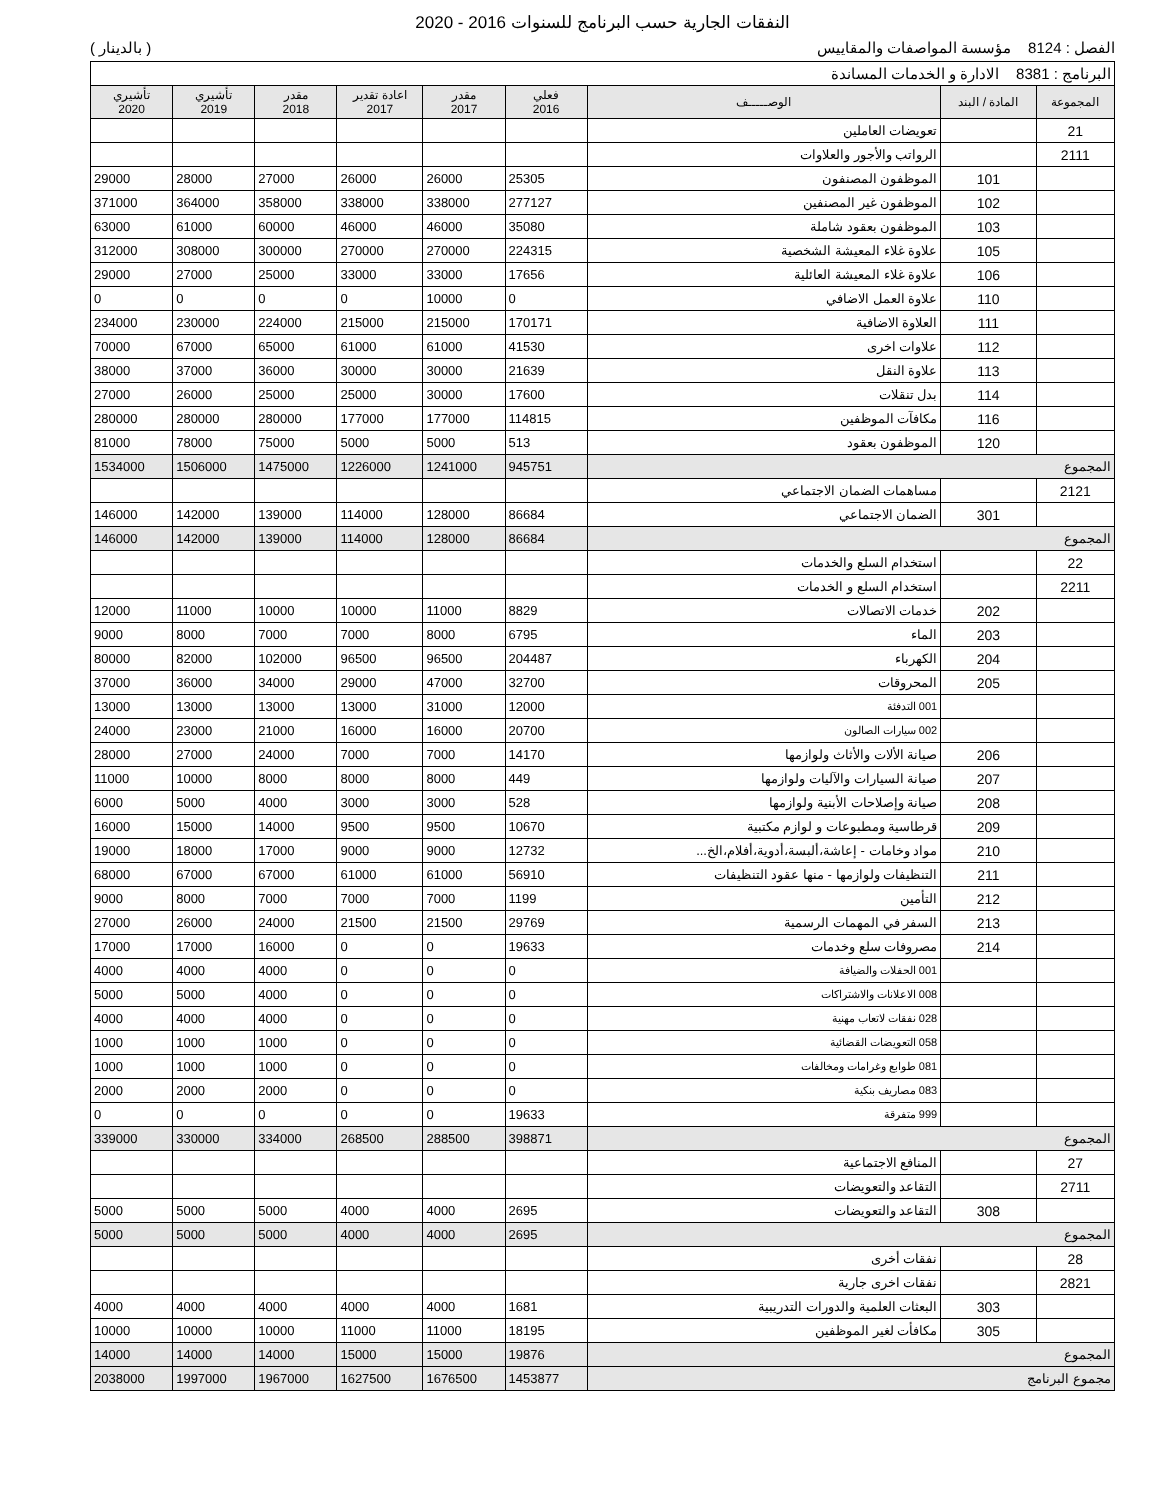النفقات الجارية حسب البرنامج للسنوات 2016 - 2020
الفصل : 8124 مؤسسة المواصفات والمقاييس ( بالدينار )
| البرنامج : 8381 الادارة و الخدمات المساندة | | | | | | | | |
| المجموعة | المادة / البند | الوصـــــف | فعلي 2016 | مقدر 2017 | اعادة تقدير 2017 | مقدر 2018 | تأشيري 2019 | تأشيري 2020 |
| 21 | | تعويضات العاملين | | | | | | |
| 2111 | | الرواتب والأجور والعلاوات | | | | | | |
| | 101 | الموظفون المصنفون | 25305 | 26000 | 26000 | 27000 | 28000 | 29000 |
| | 102 | الموظفون غير المصنفين | 277127 | 338000 | 338000 | 358000 | 364000 | 371000 |
| | 103 | الموظفون بعقود شاملة | 35080 | 46000 | 46000 | 60000 | 61000 | 63000 |
| | 105 | علاوة غلاء المعيشة الشخصية | 224315 | 270000 | 270000 | 300000 | 308000 | 312000 |
| | 106 | علاوة غلاء المعيشة العائلية | 17656 | 33000 | 33000 | 25000 | 27000 | 29000 |
| | 110 | علاوة العمل الاضافي | 0 | 10000 | 0 | 0 | 0 | 0 |
| | 111 | العلاوة الاضافية | 170171 | 215000 | 215000 | 224000 | 230000 | 234000 |
| | 112 | علاوات اخرى | 41530 | 61000 | 61000 | 65000 | 67000 | 70000 |
| | 113 | علاوة النقل | 21639 | 30000 | 30000 | 36000 | 37000 | 38000 |
| | 114 | بدل تنقلات | 17600 | 30000 | 25000 | 25000 | 26000 | 27000 |
| | 116 | مكافآت الموظفين | 114815 | 177000 | 177000 | 280000 | 280000 | 280000 |
| | 120 | الموظفون بعقود | 513 | 5000 | 5000 | 75000 | 78000 | 81000 |
| المجموع | | | 945751 | 1241000 | 1226000 | 1475000 | 1506000 | 1534000 |
| 2121 | | مساهمات الضمان الاجتماعي | | | | | | |
| | 301 | الضمان الاجتماعي | 86684 | 128000 | 114000 | 139000 | 142000 | 146000 |
| المجموع | | | 86684 | 128000 | 114000 | 139000 | 142000 | 146000 |
| 22 | | استخدام السلع والخدمات | | | | | | |
| 2211 | | استخدام السلع و الخدمات | | | | | | |
| | 202 | خدمات الاتصالات | 8829 | 11000 | 10000 | 10000 | 11000 | 12000 |
| | 203 | الماء | 6795 | 8000 | 7000 | 7000 | 8000 | 9000 |
| | 204 | الكهرباء | 204487 | 96500 | 96500 | 102000 | 82000 | 80000 |
| | 205 | المحروقات | 32700 | 47000 | 29000 | 34000 | 36000 | 37000 |
| | | 001 التدفئة | 12000 | 31000 | 13000 | 13000 | 13000 | 13000 |
| | | 002 سيارات الصالون | 20700 | 16000 | 16000 | 21000 | 23000 | 24000 |
| | 206 | صيانة الألات والأثاث ولوازمها | 14170 | 7000 | 7000 | 24000 | 27000 | 28000 |
| | 207 | صيانة السيارات والآليات ولوازمها | 449 | 8000 | 8000 | 8000 | 10000 | 11000 |
| | 208 | صيانة وإصلاحات الأبنية ولوازمها | 528 | 3000 | 3000 | 4000 | 5000 | 6000 |
| | 209 | قرطاسية ومطبوعات و لوازم مكتبية | 10670 | 9500 | 9500 | 14000 | 15000 | 16000 |
| | 210 | مواد وخامات - إعاشة،ألبسة،أدوية،أفلام،الخ... | 12732 | 9000 | 9000 | 17000 | 18000 | 19000 |
| | 211 | التنظيفات ولوازمها - منها عقود التنظيفات | 56910 | 61000 | 61000 | 67000 | 67000 | 68000 |
| | 212 | التأمين | 1199 | 7000 | 7000 | 7000 | 8000 | 9000 |
| | 213 | السفر في المهمات الرسمية | 29769 | 21500 | 21500 | 24000 | 26000 | 27000 |
| | 214 | مصروفات سلع وخدمات | 19633 | 0 | 0 | 16000 | 17000 | 17000 |
| | | 001 الحفلات والضيافة | 0 | 0 | 0 | 4000 | 4000 | 4000 |
| | | 008 الاعلانات والاشتراكات | 0 | 0 | 0 | 4000 | 5000 | 5000 |
| | | 028 نفقات لاتعاب مهنية | 0 | 0 | 0 | 4000 | 4000 | 4000 |
| | | 058 التعويضات القضائية | 0 | 0 | 0 | 1000 | 1000 | 1000 |
| | | 081 طوابع وغرامات ومخالفات | 0 | 0 | 0 | 1000 | 1000 | 1000 |
| | | 083 مصاريف بنكية | 0 | 0 | 0 | 2000 | 2000 | 2000 |
| | | 999 متفرقة | 19633 | 0 | 0 | 0 | 0 | 0 |
| المجموع | | | 398871 | 288500 | 268500 | 334000 | 330000 | 339000 |
| 27 | | المنافع الاجتماعية | | | | | | |
| 2711 | | التقاعد والتعويضات | | | | | | |
| | 308 | التقاعد والتعويضات | 2695 | 4000 | 4000 | 5000 | 5000 | 5000 |
| المجموع | | | 2695 | 4000 | 4000 | 5000 | 5000 | 5000 |
| 28 | | نفقات أخرى | | | | | | |
| 2821 | | نفقات اخرى جارية | | | | | | |
| | 303 | البعثات العلمية والدورات التدريبية | 1681 | 4000 | 4000 | 4000 | 4000 | 4000 |
| | 305 | مكافأت لغير الموظفين | 18195 | 11000 | 11000 | 10000 | 10000 | 10000 |
| المجموع | | | 19876 | 15000 | 15000 | 14000 | 14000 | 14000 |
| مجموع البرنامج | | | 1453877 | 1676500 | 1627500 | 1967000 | 1997000 | 2038000 |